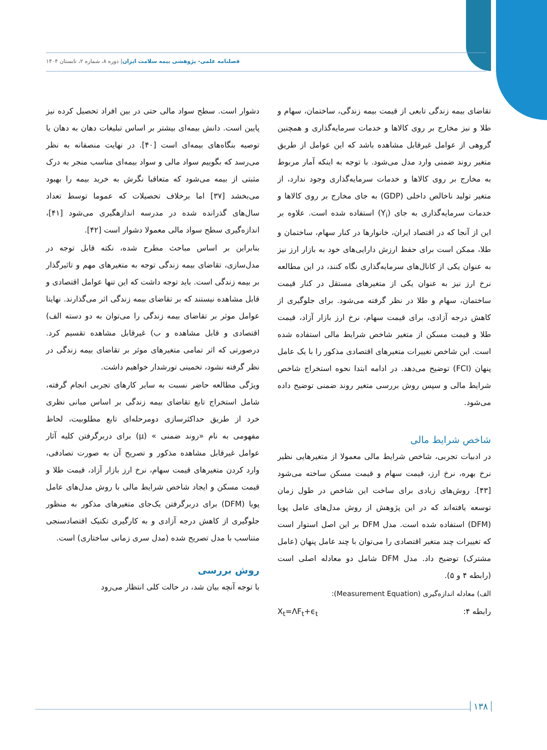فصلنامه علمی- پژوهشی بیمه سلامت ایران| دوره ۸، شماره ۲، تابستان ۱۴۰۴
دشوار است. سطح سواد مالی حتی در بین افراد تحصیل کرده نیز پایین است. دانش بیمه‌ای بیشتر بر اساس تبلیغات دهان به دهان یا توصیه بنگاه‌های بیمه‌ای است [۴۰]. در نهایت منصفانه به نظر می‌رسد که بگوییم سواد مالی و سواد بیمه‌ای مناسب منجر به درک مثبتی از بیمه می‌شود که متعاقبا نگرش به خرید بیمه را بهبود می‌بخشد [۳۷] اما برخلاف تحصیلات که عموما توسط تعداد سال‌های گذرانده شده در مدرسه اندازهگیری می‌شود [۴۱]، اندازه‌گیری سطح سواد مالی معمولا دشوار است [۴۲].
بنابراین بر اساس مباحث مطرح شده، نکته قابل توجه در مدل‌سازی، تقاضای بیمه زندگی توجه به متغیرهای مهم و تاثیرگذار بر بیمه زندگی است. باید توجه داشت که این تنها عوامل اقتصادی و قابل مشاهده نیستند که بر تقاضای بیمه زندگی اثر می‌گذارند. نهایتا عوامل موثر بر تقاضای بیمه زندگی را می‌توان به دو دسته الف) اقتصادی و قابل مشاهده و ب) غیرقابل مشاهده تقسیم کرد. درصورتی که اثر تمامی متغیرهای موثر بر تقاضای بیمه زندگی در نظر گرفته نشود، تخمینی تورشدار خواهیم داشت.
ویژگی مطالعه حاضر نسبت به سایر کارهای تجربی انجام گرفته، شامل استخراج تابع تقاضای بیمه زندگی بر اساس مبانی نظری خرد از طریق حداکثرسازی دومرحله‌ای تابع مطلوبیت، لحاظ مفهومی به نام «روند ضمنی » (μ) برای دربرگرفتن کلیه آثار عوامل غیرقابل مشاهده مذکور و تصریح آن به صورت تصادفی، وارد کردن متغیرهای قیمت سهام، نرخ ارز بازار آزاد، قیمت طلا و قیمت مسکن و ایجاد شاخص شرایط مالی با روش مدل‌های عامل پویا (DFM) برای دربرگرفتن یک‌جای متغیرهای مذکور به منظور جلوگیری از کاهش درجه آزادی و به کارگیری تکنیک اقتصادسنجی متناسب با مدل تصریح شده (مدل سری زمانی ساختاری) است.
روش بررسی
با توجه آنچه بیان شد، در حالت کلی انتظار می‌رود
تقاضای بیمه زندگی تابعی از قیمت بیمه زندگی، ساختمان، سهام و طلا و نیز مخارج بر روی کالاها و خدمات سرمایه‌گذاری و همچنین گروهی از عوامل غیرقابل مشاهده باشد که این عوامل از طریق متغیر روند ضمنی وارد مدل می‌شود. با توجه به اینکه آمار مربوط به مخارج بر روی کالاها و خدمات سرمایه‌گذاری وجود ندارد، از متغیر تولید ناخالص داخلی (GDP) به جای مخارج بر روی کالاها و خدمات سرمایه‌گذاری به جای (Y<sub>i</sub>) استفاده شده است. علاوه بر این از آنجا که در اقتصاد ایران، خانوارها در کنار سهام، ساختمان و طلا، ممکن است برای حفظ ارزش دارایی‌های خود به بازار ارز نیز به عنوان یکی از کانال‌های سرمایه‌گذاری نگاه کنند، در این مطالعه نرخ ارز نیز به عنوان یکی از متغیرهای مستقل در کنار قیمت ساختمان، سهام و طلا در نظر گرفته می‌شود. برای جلوگیری از کاهش درجه آزادی، برای قیمت سهام، نرخ ارز بازار آزاد، قیمت طلا و قیمت مسکن از متغیر شاخص شرایط مالی استفاده شده است. این شاخص تغییرات متغیرهای اقتصادی مذکور را با یک عامل پنهان (FCI) توضیح می‌دهد. در ادامه ابتدا نحوه استخراج شاخص شرایط مالی و سپس روش بررسی متغیر روند ضمنی توضیح داده می‌شود.
شاخص شرایط مالی
در ادبیات تجربی، شاخص شرایط مالی معمولا از متغیرهایی نظیر نرخ بهره، نرخ ارز، قیمت سهام و قیمت مسکن ساخته می‌شود [۴۳]. روش‌های زیادی برای ساخت این شاخص در طول زمان توسعه یافته‌اند که در این پژوهش از روش مدل‌های عامل پویا (DFM) استفاده شده است. مدل DFM بر این اصل استوار است که تغییرات چند متغیر اقتصادی را می‌توان با چند عامل پنهان (عامل مشترک) توضیح داد. مدل DFM شامل دو معادله اصلی است (رابطه ۴ و ۵).
الف) معادله اندازه‌گیری (Measurement Equation):
رابطه ۴: X<sub>t</sub>=ΛF<sub>t</sub>+ϵ<sub>t</sub>
۱۳۸